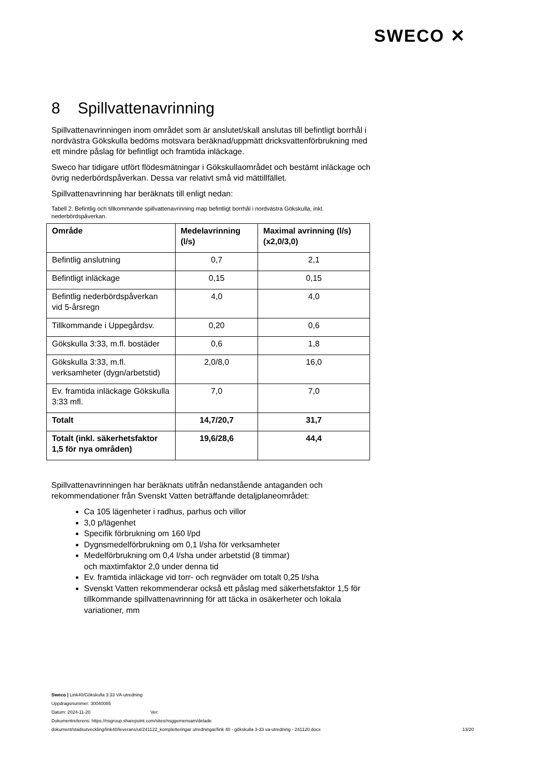SWECO ✕
8 Spillvattenavrinning
Spillvattenavrinningen inom området som är anslutet/skall anslutas till befintligt borrhål i nordvästra Gökskulla bedöms motsvara beräknad/uppmätt dricksvattenförbrukning med ett mindre påslag för befintligt och framtida inläckage.
Sweco har tidigare utfört flödesmätningar i Gökskullaområdet och bestämt inläckage och övrig nederbördspåverkan. Dessa var relativt små vid mättillfället.
Spillvattenavrinning har beräknats till enligt nedan:
Tabell 2. Befintlig och tillkommande spillvattenavrinning map befintligt borrhål i nordvästra Gökskulla, inkl. nederbördspåverkan.
| Område | Medelavrinning (l/s) | Maximal avrinning (l/s) (x2,0/3,0) |
| --- | --- | --- |
| Befintlig anslutning | 0,7 | 2,1 |
| Befintligt inläckage | 0,15 | 0,15 |
| Befintlig nederbördspåverkan vid 5-årsregn | 4,0 | 4,0 |
| Tillkommande i Uppegårdsv. | 0,20 | 0,6 |
| Gökskulla 3:33, m.fl. bostäder | 0,6 | 1,8 |
| Gökskulla 3:33, m.fl. verksamheter (dygn/arbetstid) | 2,0/8,0 | 16,0 |
| Ev. framtida inläckage Gökskulla 3:33 mfl. | 7,0 | 7,0 |
| Totalt | 14,7/20,7 | 31,7 |
| Totalt (inkl. säkerhetsfaktor 1,5 för nya områden) | 19,6/28,6 | 44,4 |
Spillvattenavrinningen har beräknats utifrån nedanstående antaganden och rekommendationer från Svenskt Vatten beträffande detaljplaneområdet:
Ca 105 lägenheter i radhus, parhus och villor
3,0 p/lägenhet
Specifik förbrukning om 160 l/pd
Dygnsmedelförbrukning om 0,1 l/sha för verksamheter
Medelförbrukning om 0,4 l/sha under arbetstid (8 timmar)
och maxtimfaktor 2,0 under denna tid
Ev. framtida inläckage vid torr- och regnväder om totalt 0,25 l/sha
Svenskt Vatten rekommenderar också ett påslag med säkerhetsfaktor 1,5 för tillkommande spillvattenavrinning för att täcka in osäkerheter och lokala variationer, mm
Sweco | Link40/Gökskulla 3:33 VA-utredning
Uppdragsnummer: 30040085
Datum: 2024-11-20 Ver:
Dokumentreferens: https://nsgroup.sharepoint.com/sites/nsggemensam/delade
dokument/stadsutveckling/link40/leverans/ut/241122_kompletteringar utredningar/link 40 - gökskulla 3-33 va-utredning - 241120.docx
13/20